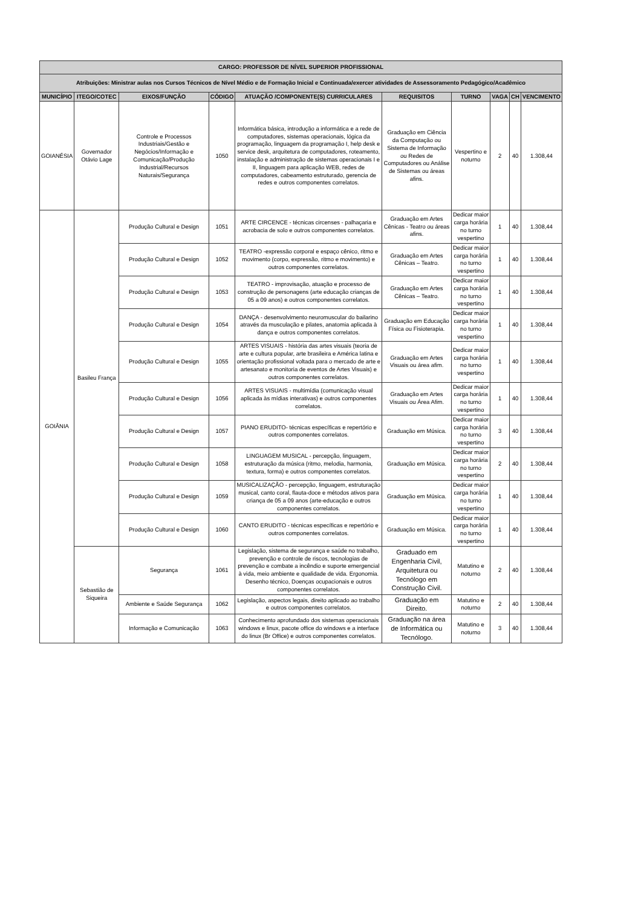| CARGO: PROFESSOR DE NÍVEL SUPERIOR PROFISSIONAL | | | | | | | | | |
| Atribuições: Ministrar aulas nos Cursos Técnicos de Nível Médio e de Formação Inicial e Continuada/exercer atividades de Assessoramento Pedagógico/Acadêmico | | | | | | | | | |
| MUNICÍPIO | ITEGO/COTEC | EIXOS/FUNÇÃO | CÓDIGO | ATUAÇÃO /COMPONENTE(S) CURRICULARES | REQUISITOS | TURNO | VAGA | CH | VENCIMENTO |
| GOIANÉSIA | Governador Otávio Lage | Controle e Processos Industriais/Gestão e Negócios/Informação e Comunicação/Produção Industrial/Recursos Naturais/Segurança | 1050 | Informática básica, introdução a informática e a rede de computadores, sistemas operacionais, lógica da programação, linguagem da programação I, help desk e service desk, arquitetura de computadores, roteamento, instalação e administração de sistemas operacionais I e II, linguagem para aplicação WEB, redes de computadores, cabeamento estruturado, gerencia de redes e outros componentes correlatos. | Graduação em Ciência da Computação ou Sistema de Informação ou Redes de Computadores ou Análise de Sistemas ou áreas afins. | Vespertino e noturno | 2 | 40 | 1.308,44 |
| GOIÂNIA | Basileu França | Produção Cultural e Design | 1051 | ARTE CIRCENCE - técnicas circenses - palhaçaria e acrobacia de solo e outros componentes correlatos. | Graduação em Artes Cênicas - Teatro ou áreas afins. | Dedicar maior carga horária no turno vespertino | 1 | 40 | 1.308,44 |
| | | Produção Cultural e Design | 1052 | TEATRO -expressão corporal e espaço cênico, ritmo e movimento (corpo, expressão, ritmo e movimento) e outros componentes correlatos. | Graduação em Artes Cênicas – Teatro. | Dedicar maior carga horária no turno vespertino | 1 | 40 | 1.308,44 |
| | | Produção Cultural e Design | 1053 | TEATRO - improvisação, atuação e processo de construção de personagens (arte educação crianças de 05 a 09 anos) e outros componentes correlatos. | Graduação em Artes Cênicas – Teatro. | Dedicar maior carga horária no turno vespertino | 1 | 40 | 1.308,44 |
| | | Produção Cultural e Design | 1054 | DANÇA - desenvolvimento neuromuscular do bailarino através da musculação e pilates, anatomia aplicada à dança e outros componentes correlatos. | Graduação em Educação Física ou Fisioterapia. | Dedicar maior carga horária no turno vespertino | 1 | 40 | 1.308,44 |
| | | Produção Cultural e Design | 1055 | ARTES VISUAIS - história das artes visuais (teoria de arte e cultura popular, arte brasileira e América latina e orientação profissional voltada para o mercado de arte e artesanato e monitoria de eventos de Artes Visuais) e outros componentes correlatos. | Graduação em Artes Visuais ou área afim. | Dedicar maior carga horária no turno vespertino | 1 | 40 | 1.308,44 |
| | | Produção Cultural e Design | 1056 | ARTES VISUAIS - multimídia (comunicação visual aplicada às mídias interativas) e outros componentes correlatos. | Graduação em Artes Visuais ou Área Afim. | Dedicar maior carga horária no turno vespertino | 1 | 40 | 1.308,44 |
| | | Produção Cultural e Design | 1057 | PIANO ERUDITO- técnicas específicas e repertório e outros componentes correlatos. | Graduação em Música. | Dedicar maior carga horária no turno vespertino | 3 | 40 | 1.308,44 |
| | | Produção Cultural e Design | 1058 | LINGUAGEM MUSICAL - percepção, linguagem, estruturação da música (ritmo, melodia, harmonia, textura, forma) e outros componentes correlatos. | Graduação em Música. | Dedicar maior carga horária no turno vespertino | 2 | 40 | 1.308,44 |
| | | Produção Cultural e Design | 1059 | MUSICALIZAÇÃO - percepção, linguagem, estruturação musical, canto coral, flauta-doce e métodos ativos para criança de 05 a 09 anos (arte-educação e outros componentes correlatos. | Graduação em Música. | Dedicar maior carga horária no turno vespertino | 1 | 40 | 1.308,44 |
| | | Produção Cultural e Design | 1060 | CANTO ERUDITO - técnicas específicas e repertório e outros componentes correlatos. | Graduação em Música. | Dedicar maior carga horária no turno vespertino | 1 | 40 | 1.308,44 |
| | Sebastião de Siqueira | Segurança | 1061 | Legislação, sistema de segurança e saúde no trabalho, prevenção e controle de riscos, tecnologias de prevenção e combate a incêndio e suporte emergencial à vida, meio ambiente e qualidade de vida. Ergonomia. Desenho técnico, Doenças ocupacionais e outros componentes correlatos. | Graduado em Engenharia Civil, Arquitetura ou Tecnólogo em Construção Civil. | Matutino e noturno | 2 | 40 | 1.308,44 |
| | | Ambiente e Saúde Segurança | 1062 | Legislação, aspectos legais, direito aplicado ao trabalho e outros componentes correlatos. | Graduação em Direito. | Matutino e noturno | 2 | 40 | 1.308,44 |
| | | Informação e Comunicação | 1063 | Conhecimento aprofundado dos sistemas operacionais windows e linux, pacote office do windows e a interface do linux (Br Office) e outros componentes correlatos. | Graduação na área de Informática ou Tecnólogo. | Matutino e noturno | 3 | 40 | 1.308,44 |